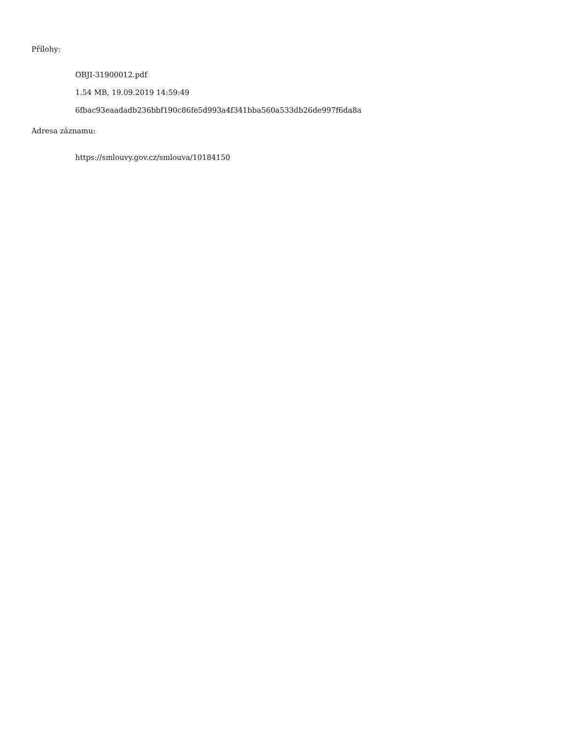Přílohy:
OBJI-31900012.pdf
1.54 MB, 19.09.2019 14:59:49
6fbac93eaadadb236bbf190c86fe5d993a4f341bba560a533db26de997f6da8a
Adresa záznamu:
https://smlouvy.gov.cz/smlouva/10184150